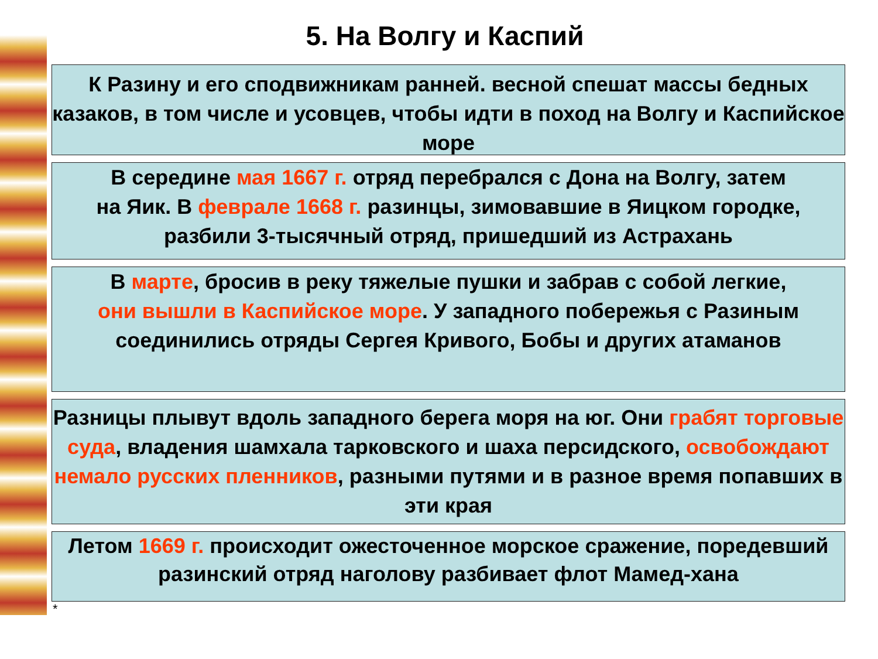5. На Волгу и Каспий
К Разину и его сподвижникам ранней. весной спешат массы бедных казаков, в том числе и усовцев, чтобы идти в поход на Волгу и Каспийское море
В середине мая 1667 г. отряд перебрался с Дона на Волгу, затем
на Яик. В феврале 1668 г. разинцы, зимовавшие в Яицком городке, разбили 3-тысячный отряд, пришедший из Астрахань
В марте, бросив в реку тяжелые пушки и забрав с собой легкие,
они вышли в Каспийское море. У западного побережья с Разиным соединились отряды Сергея Кривого, Бобы и других атаманов
Разницы плывут вдоль западного берега моря на юг. Они грабят торговые суда, владения шамхала тарковского и шаха персидского, освобождают немало русских пленников, разными путями и в разное время попавших в эти края
Летом 1669 г. происходит ожесточенное морское сражение, поредевший разинский отряд наголову разбивает флот Мамед-хана
*